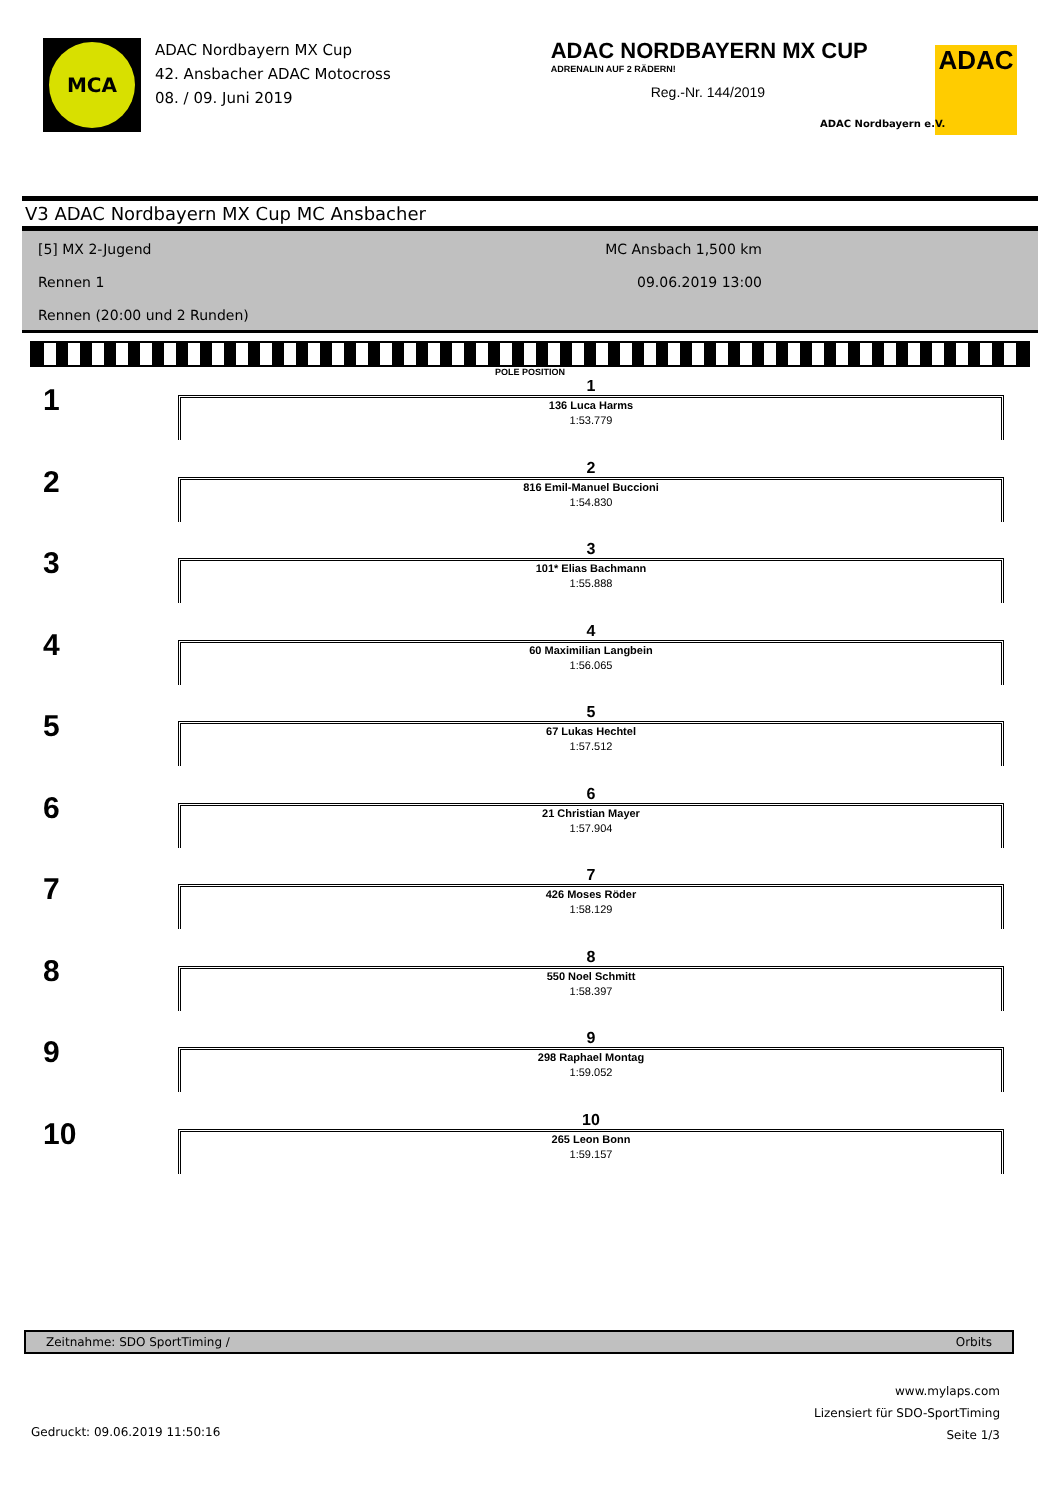MCA
ADAC Nordbayern MX Cup
42. Ansbacher ADAC Motocross
08. / 09. Juni 2019
ADAC NORDBAYERN MX CUP
ADRENALIN AUF 2 RÄDERN!
Reg.-Nr. 144/2019
ADAC
ADAC Nordbayern e.V.
V3 ADAC Nordbayern MX Cup MC Ansbacher
[5] MX 2-Jugend
Rennen 1
Rennen (20:00 und 2 Runden)
MC Ansbach 1,500 km
09.06.2019 13:00
POLE POSITION
1
1
136 Luca Harms
1:53.779
2
2
816 Emil-Manuel Buccioni
1:54.830
3
3
101* Elias Bachmann
1:55.888
4
4
60 Maximilian Langbein
1:56.065
5
5
67 Lukas Hechtel
1:57.512
6
6
21 Christian Mayer
1:57.904
7
7
426 Moses Röder
1:58.129
8
8
550 Noel Schmitt
1:58.397
9
9
298 Raphael Montag
1:59.052
10
10
265 Leon Bonn
1:59.157
Zeitnahme: SDO SportTiming / Orbits
www.mylaps.com
Lizensiert für SDO-SportTiming
Seite 1/3
Gedruckt: 09.06.2019 11:50:16